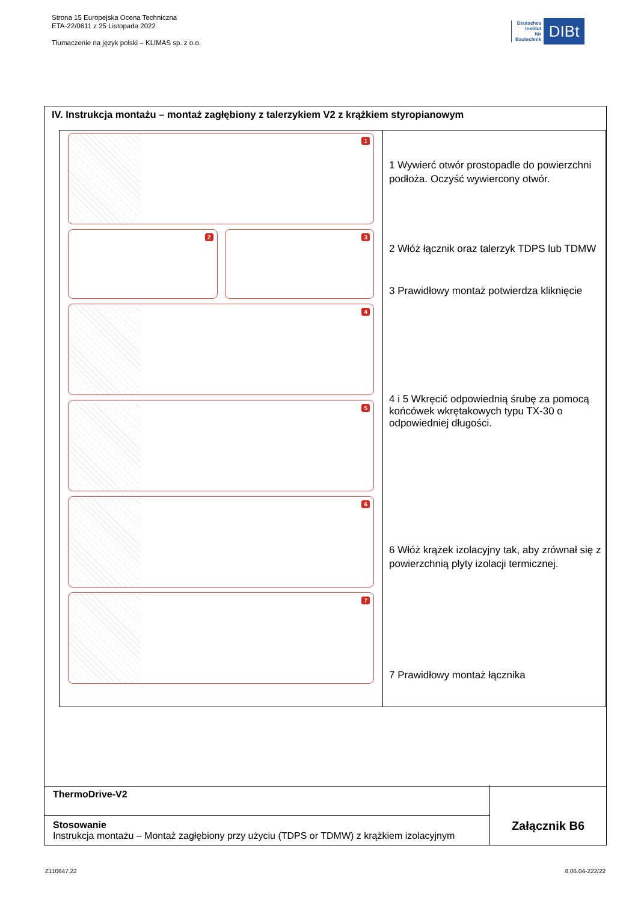Strona 15 Europejska Ocena Techniczna
ETA-22/0611 z 25 Listopada 2022
Tłumaczenie na język polski – KLIMAS sp. z o.o.
Deutsches
Institut
für
Bautechnik
DIBt
IV. Instrukcja montażu – montaż zagłębiony z talerzykiem V2 z krążkiem styropianowym
1
2
3
4
5
6
7
1 Wywierć otwór prostopadle do powierzchni podłoża. Oczyść wywiercony otwór.
2 Włóż łącznik oraz talerzyk TDPS lub TDMW
3 Prawidłowy montaż potwierdza kliknięcie
4 i 5 Wkręcić odpowiednią śrubę za pomocą końcówek wkrętakowych typu TX-30 o odpowiedniej długości.
6 Włóż krążek izolacyjny tak, aby zrównał się z powierzchnią płyty izolacji termicznej.
7 Prawidłowy montaż łącznika
ThermoDrive-V2
Stosowanie
Instrukcja montażu – Montaż zagłębiony przy użyciu (TDPS or TDMW) z krążkiem izolacyjnym
Załącznik B6
Z110647.22 8.06.04-222/22